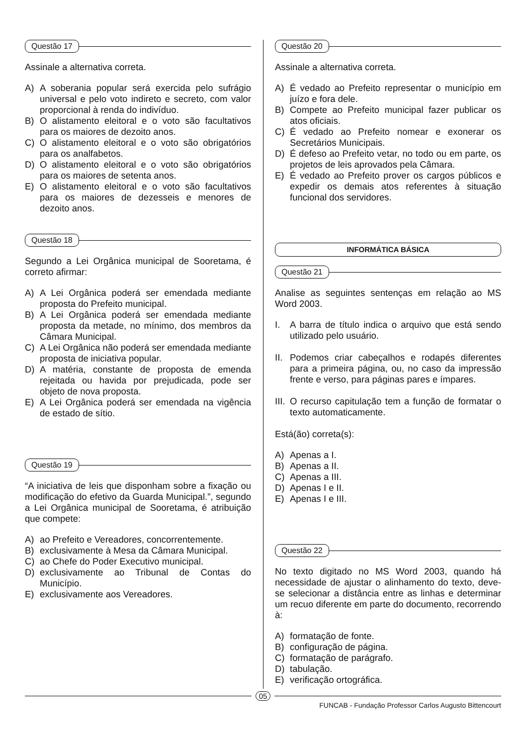Questão 17
Assinale a alternativa correta.
A) A soberania popular será exercida pelo sufrágio universal e pelo voto indireto e secreto, com valor proporcional à renda do indivíduo.
B) O alistamento eleitoral e o voto são facultativos para os maiores de dezoito anos.
C) O alistamento eleitoral e o voto são obrigatórios para os analfabetos.
D) O alistamento eleitoral e o voto são obrigatórios para os maiores de setenta anos.
E) O alistamento eleitoral e o voto são facultativos para os maiores de dezesseis e menores de dezoito anos.
Questão 18
Segundo a Lei Orgânica municipal de Sooretama, é correto afirmar:
A) A Lei Orgânica poderá ser emendada mediante proposta do Prefeito municipal.
B) A Lei Orgânica poderá ser emendada mediante proposta da metade, no mínimo, dos membros da Câmara Municipal.
C) A Lei Orgânica não poderá ser emendada mediante proposta de iniciativa popular.
D) A matéria, constante de proposta de emenda rejeitada ou havida por prejudicada, pode ser objeto de nova proposta.
E) A Lei Orgânica poderá ser emendada na vigência de estado de sítio.
Questão 19
“A iniciativa de leis que disponham sobre a fixação ou modificação do efetivo da Guarda Municipal.”, segundo a Lei Orgânica municipal de Sooretama, é atribuição que compete:
A) ao Prefeito e Vereadores, concorrentemente.
B) exclusivamente à Mesa da Câmara Municipal.
C) ao Chefe do Poder Executivo municipal.
D) exclusivamente ao Tribunal de Contas do Município.
E) exclusivamente aos Vereadores.
Questão 20
Assinale a alternativa correta.
A) É vedado ao Prefeito representar o município em juízo e fora dele.
B) Compete ao Prefeito municipal fazer publicar os atos oficiais.
C) É vedado ao Prefeito nomear e exonerar os Secretários Municipais.
D) É defeso ao Prefeito vetar, no todo ou em parte, os projetos de leis aprovados pela Câmara.
E) É vedado ao Prefeito prover os cargos públicos e expedir os demais atos referentes à situação funcional dos servidores.
INFORMÁTICA BÁSICA
Questão 21
Analise as seguintes sentenças em relação ao MS Word 2003.
I. A barra de título indica o arquivo que está sendo utilizado pelo usuário.
II.
Podemos criar cabeçalhos e rodapés diferentes para a primeira página, ou, no caso da impressão frente e verso, para páginas pares e ímpares.
III.
O recurso capitulação tem a função de formatar o texto automaticamente.
Está(ão) correta(s):
A) Apenas a I.
B) Apenas a II.
C) Apenas a III.
D) Apenas I e II.
E) Apenas I e III.
Questão 22
No texto digitado no MS Word 2003, quando há necessidade de ajustar o alinhamento do texto, deve-se selecionar a distância entre as linhas e determinar um recuo diferente em parte do documento, recorrendo à:
A) formatação de fonte.
B) configuração de página.
C) formatação de parágrafo.
D) tabulação.
E) verificação ortográfica.
05
FUNCAB - Fundação Professor Carlos Augusto Bittencourt